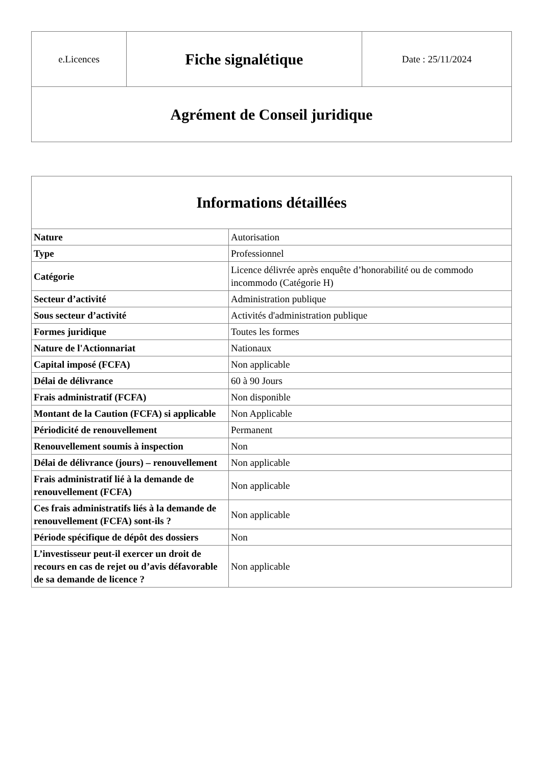| e.Licences | Fiche signalétique | Date : 25/11/2024 |
| Agrément de Conseil juridique | | |
| Informations détaillées | |
| --- | --- |
| Nature | Autorisation |
| Type | Professionnel |
| Catégorie | Licence délivrée après enquête d’honorabilité ou de commodo incommodo (Catégorie H) |
| Secteur d’activité | Administration publique |
| Sous secteur d’activité | Activités d'administration publique |
| Formes juridique | Toutes les formes |
| Nature de l'Actionnariat | Nationaux |
| Capital imposé (FCFA) | Non applicable |
| Délai de délivrance | 60 à 90 Jours |
| Frais administratif (FCFA) | Non disponible |
| Montant de la Caution (FCFA) si applicable | Non Applicable |
| Périodicité de renouvellement | Permanent |
| Renouvellement soumis à inspection | Non |
| Délai de délivrance (jours) – renouvellement | Non applicable |
| Frais administratif lié à la demande de renouvellement (FCFA) | Non applicable |
| Ces frais administratifs liés à la demande de renouvellement (FCFA) sont-ils ? | Non applicable |
| Période spécifique de dépôt des dossiers | Non |
| L’investisseur peut-il exercer un droit de recours en cas de rejet ou d’avis défavorable de sa demande de licence ? | Non applicable |